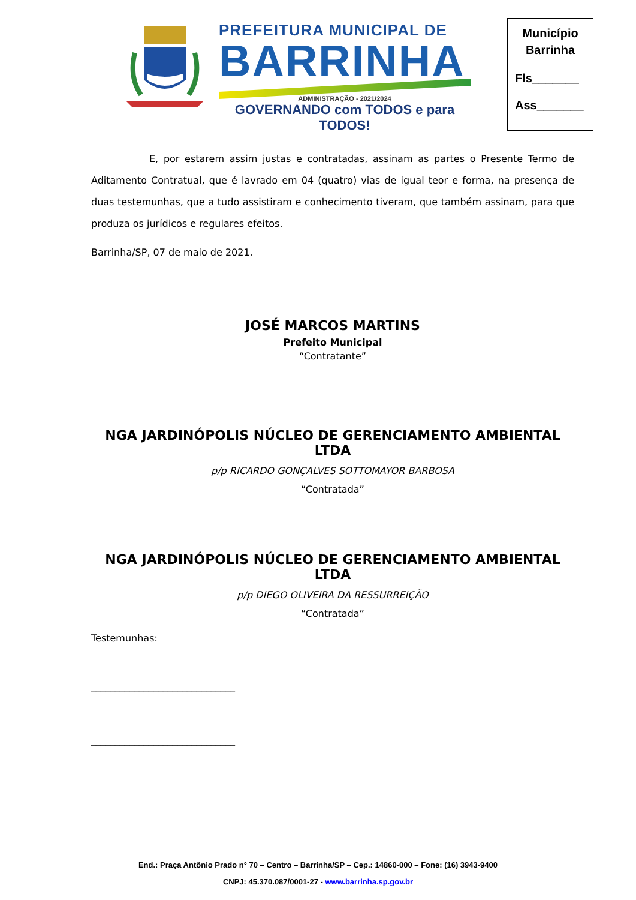PREFEITURA MUNICIPAL DE
BARRINHA
ADMINISTRAÇÃO - 2021/2024
GOVERNANDO com TODOS e para TODOS!
Município
Barrinha
Fls_______
Ass_______
E, por estarem assim justas e contratadas, assinam as partes o Presente Termo de Aditamento Contratual, que é lavrado em 04 (quatro) vias de igual teor e forma, na presença de duas testemunhas, que a tudo assistiram e conhecimento tiveram, que também assinam, para que produza os jurídicos e regulares efeitos.
Barrinha/SP, 07 de maio de 2021.
JOSÉ MARCOS MARTINS
Prefeito Municipal
“Contratante”
NGA JARDINÓPOLIS NÚCLEO DE GERENCIAMENTO AMBIENTAL LTDA
p/p RICARDO GONÇALVES SOTTOMAYOR BARBOSA
“Contratada”
NGA JARDINÓPOLIS NÚCLEO DE GERENCIAMENTO AMBIENTAL LTDA
p/p DIEGO OLIVEIRA DA RESSURREIÇÃO
“Contratada”
Testemunhas:
______________________________
______________________________
End.: Praça Antônio Prado n° 70 – Centro – Barrinha/SP – Cep.: 14860-000 – Fone: (16) 3943-9400
CNPJ: 45.370.087/0001-27 - www.barrinha.sp.gov.br